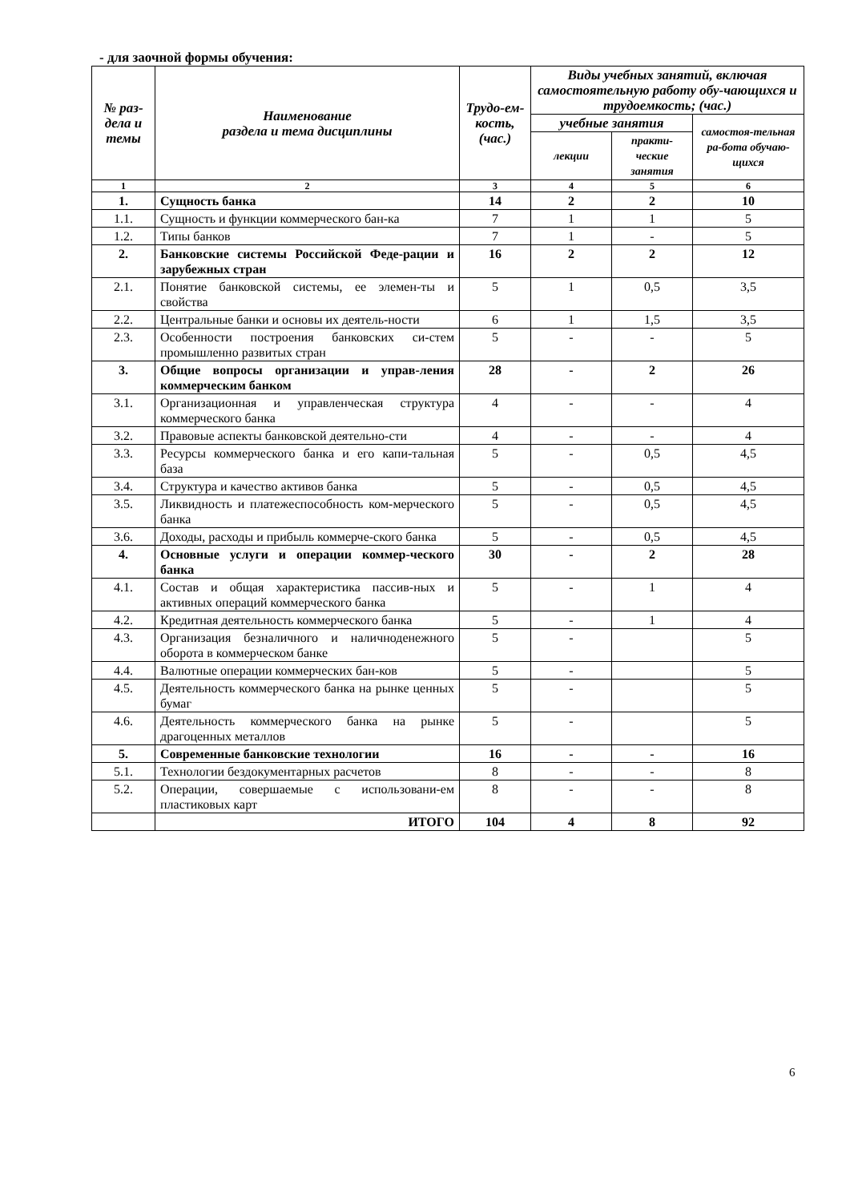- для заочной формы обучения:
| № раз-дела и темы | Наименование раздела и тема дисциплины | Трудо-ем-кость, (час.) | Виды учебных занятий, включая самостоятельную работу обу-чающихся и трудоемкость; (час.) | | |
| --- | --- | --- | --- | --- | --- |
| | | | учебные занятия | | самостоя-тельная ра-бота обучаю-щихся |
| | | | лекции | практи-ческие занятия | |
| 1 | 2 | 3 | 4 | 5 | 6 |
| 1. | Сущность банка | 14 | 2 | 2 | 10 |
| 1.1. | Сущность и функции коммерческого бан-ка | 7 | 1 | 1 | 5 |
| 1.2. | Типы банков | 7 | 1 | - | 5 |
| 2. | Банковские системы Российской Феде-рации и зарубежных стран | 16 | 2 | 2 | 12 |
| 2.1. | Понятие банковской системы, ее элемен-ты и свойства | 5 | 1 | 0,5 | 3,5 |
| 2.2. | Центральные банки и основы их деятель-ности | 6 | 1 | 1,5 | 3,5 |
| 2.3. | Особенности построения банковских си-стем промышленно развитых стран | 5 | - | - | 5 |
| 3. | Общие вопросы организации и управ-ления коммерческим банком | 28 | - | 2 | 26 |
| 3.1. | Организационная и управленческая структура коммерческого банка | 4 | - | - | 4 |
| 3.2. | Правовые аспекты банковской деятельно-сти | 4 | - | - | 4 |
| 3.3. | Ресурсы коммерческого банка и его капи-тальная база | 5 | - | 0,5 | 4,5 |
| 3.4. | Структура и качество активов банка | 5 | - | 0,5 | 4,5 |
| 3.5. | Ликвидность и платежеспособность ком-мерческого банка | 5 | - | 0,5 | 4,5 |
| 3.6. | Доходы, расходы и прибыль коммерче-ского банка | 5 | - | 0,5 | 4,5 |
| 4. | Основные услуги и операции коммер-ческого банка | 30 | - | 2 | 28 |
| 4.1. | Состав и общая характеристика пассив-ных и активных операций коммерческого банка | 5 | - | 1 | 4 |
| 4.2. | Кредитная деятельность коммерческого банка | 5 | - | 1 | 4 |
| 4.3. | Организация безналичного и наличноденежного оборота в коммерческом банке | 5 | - | | 5 |
| 4.4. | Валютные операции коммерческих бан-ков | 5 | - | | 5 |
| 4.5. | Деятельность коммерческого банка на рынке ценных бумаг | 5 | - | | 5 |
| 4.6. | Деятельность коммерческого банка на рынке драгоценных металлов | 5 | - | | 5 |
| 5. | Современные банковские технологии | 16 | - | - | 16 |
| 5.1. | Технологии бездокументарных расчетов | 8 | - | - | 8 |
| 5.2. | Операции, совершаемые с использовани-ем пластиковых карт | 8 | - | - | 8 |
| | ИТОГО | 104 | 4 | 8 | 92 |
6